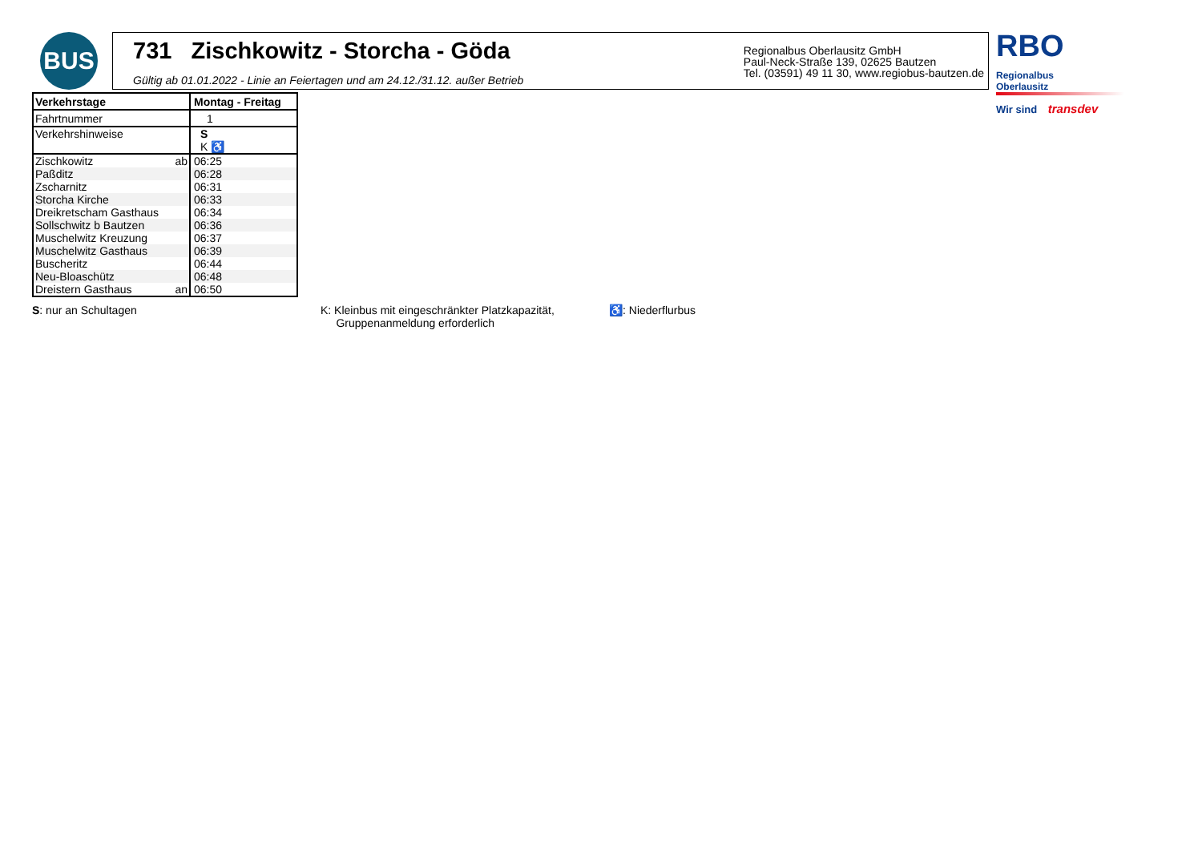BUS
731 Zischkowitz - Storcha - Göda
Gültig ab 01.01.2022 - Linie an Feiertagen und am 24.12./31.12. außer Betrieb
Regionalbus Oberlausitz GmbH
Paul-Neck-Straße 139, 02625 Bautzen
Tel. (03591) 49 11 30, www.regiobus-bautzen.de
RBO
Regionalbus
Oberlausitz
Wir sind transdev
| Verkehrstage | Montag - Freitag |
| Fahrtnummer | 1 |
| Verkehrshinweise | S K ♿ |
| Zischkowitz ab | 06:25 |
| Paßditz | 06:28 |
| Zscharnitz | 06:31 |
| Storcha Kirche | 06:33 |
| Dreikretscham Gasthaus | 06:34 |
| Sollschwitz b Bautzen | 06:36 |
| Muschelwitz Kreuzung | 06:37 |
| Muschelwitz Gasthaus | 06:39 |
| Buscheritz | 06:44 |
| Neu-Bloaschütz | 06:48 |
| Dreistern Gasthaus an | 06:50 |
S: nur an Schultagen K: Kleinbus mit eingeschränkter Platzkapazität,
Gruppenanmeldung erforderlich
♿: Niederflurbus